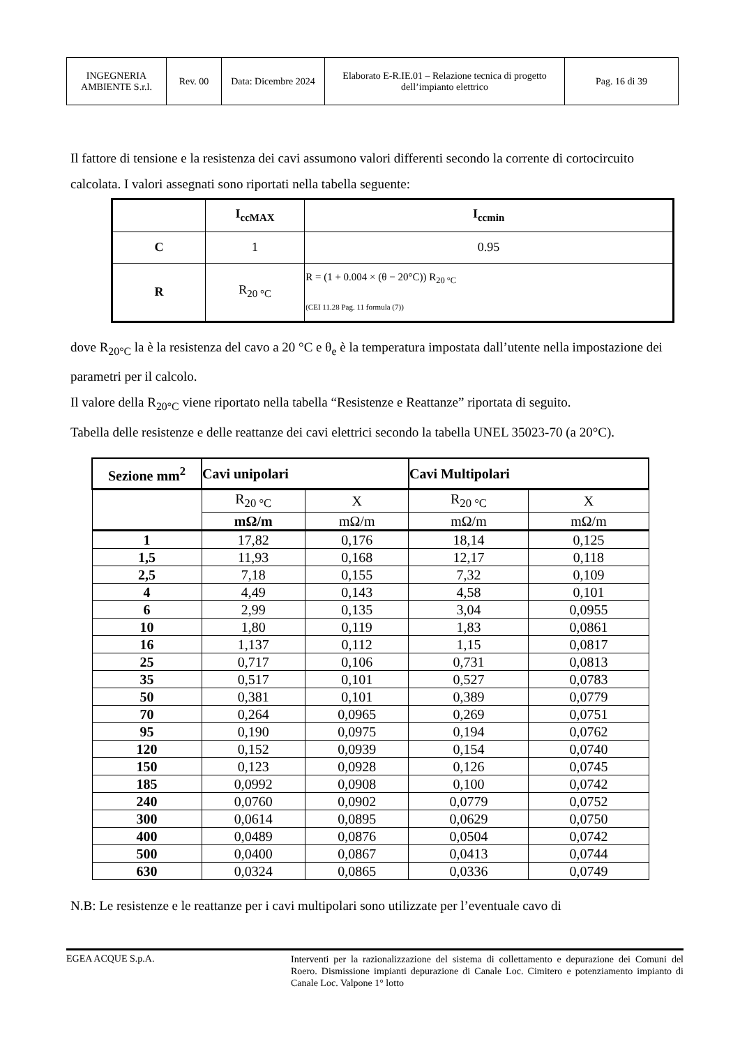| INGEGNERIA AMBIENTE S.r.l. | Rev. 00 | Data: Dicembre 2024 | Elaborato E-R.IE.01 – Relazione tecnica di progetto dell’impianto elettrico | Pag. 16 di 39 |
Il fattore di tensione e la resistenza dei cavi assumono valori differenti secondo la corrente di cortocircuito calcolata. I valori assegnati sono riportati nella tabella seguente:
| | I<sub>ccMAX</sub> | I<sub>ccmin</sub> |
| C | 1 | 0.95 |
| R | R<sub>20 °C</sub> | R = (1 + 0.004 × (θ − 20°C)) R<sub>20 °C</sub> (CEI 11.28 Pag. 11 formula (7)) |
dove R<sub>20°C</sub> la è la resistenza del cavo a 20 °C e θ<sub>e</sub> è la temperatura impostata dall’utente nella impostazione dei parametri per il calcolo.
Il valore della R<sub>20°C</sub> viene riportato nella tabella “Resistenze e Reattanze” riportata di seguito.
Tabella delle resistenze e delle reattanze dei cavi elettrici secondo la tabella UNEL 35023-70 (a 20°C).
| Sezione mm<sup>2</sup> | Cavi unipolari | | Cavi Multipolari | |
| | R<sub>20 °C</sub> | X | R<sub>20 °C</sub> | X |
| | mΩ/m | mΩ/m | mΩ/m | mΩ/m |
| 1 | 17,82 | 0,176 | 18,14 | 0,125 |
| 1,5 | 11,93 | 0,168 | 12,17 | 0,118 |
| 2,5 | 7,18 | 0,155 | 7,32 | 0,109 |
| 4 | 4,49 | 0,143 | 4,58 | 0,101 |
| 6 | 2,99 | 0,135 | 3,04 | 0,0955 |
| 10 | 1,80 | 0,119 | 1,83 | 0,0861 |
| 16 | 1,137 | 0,112 | 1,15 | 0,0817 |
| 25 | 0,717 | 0,106 | 0,731 | 0,0813 |
| 35 | 0,517 | 0,101 | 0,527 | 0,0783 |
| 50 | 0,381 | 0,101 | 0,389 | 0,0779 |
| 70 | 0,264 | 0,0965 | 0,269 | 0,0751 |
| 95 | 0,190 | 0,0975 | 0,194 | 0,0762 |
| 120 | 0,152 | 0,0939 | 0,154 | 0,0740 |
| 150 | 0,123 | 0,0928 | 0,126 | 0,0745 |
| 185 | 0,0992 | 0,0908 | 0,100 | 0,0742 |
| 240 | 0,0760 | 0,0902 | 0,0779 | 0,0752 |
| 300 | 0,0614 | 0,0895 | 0,0629 | 0,0750 |
| 400 | 0,0489 | 0,0876 | 0,0504 | 0,0742 |
| 500 | 0,0400 | 0,0867 | 0,0413 | 0,0744 |
| 630 | 0,0324 | 0,0865 | 0,0336 | 0,0749 |
N.B: Le resistenze e le reattanze per i cavi multipolari sono utilizzate per l’eventuale cavo di
EGEA ACQUE S.p.A.
Interventi per la razionalizzazione del sistema di collettamento e depurazione dei Comuni del Roero. Dismissione impianti depurazione di Canale Loc. Cimitero e potenziamento impianto di Canale Loc. Valpone 1° lotto